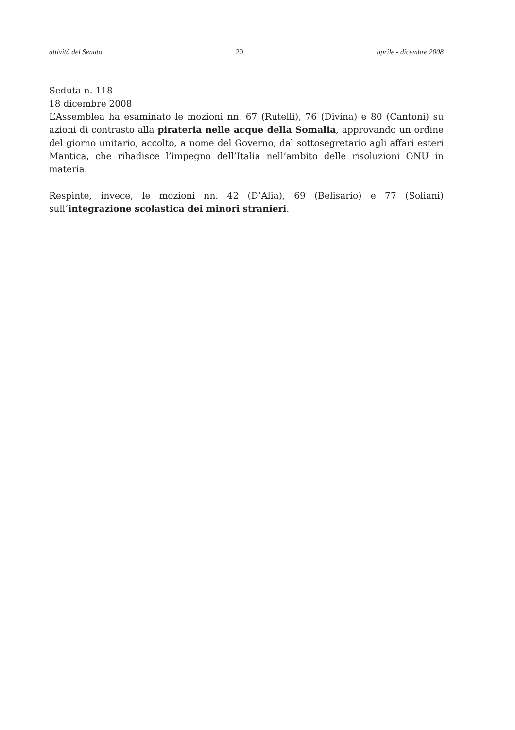attività del Senato 20 aprile - dicembre 2008
Seduta n. 118
18 dicembre 2008
L’Assemblea ha esaminato le mozioni nn. 67 (Rutelli), 76 (Divina) e 80 (Cantoni) su azioni di contrasto alla pirateria nelle acque della Somalia, approvando un ordine del giorno unitario, accolto, a nome del Governo, dal sottosegretario agli affari esteri Mantica, che ribadisce l’impegno dell’Italia nell’ambito delle risoluzioni ONU in materia.
Respinte, invece, le mozioni nn. 42 (D’Alia), 69 (Belisario) e 77 (Soliani) sull’integrazione scolastica dei minori stranieri.